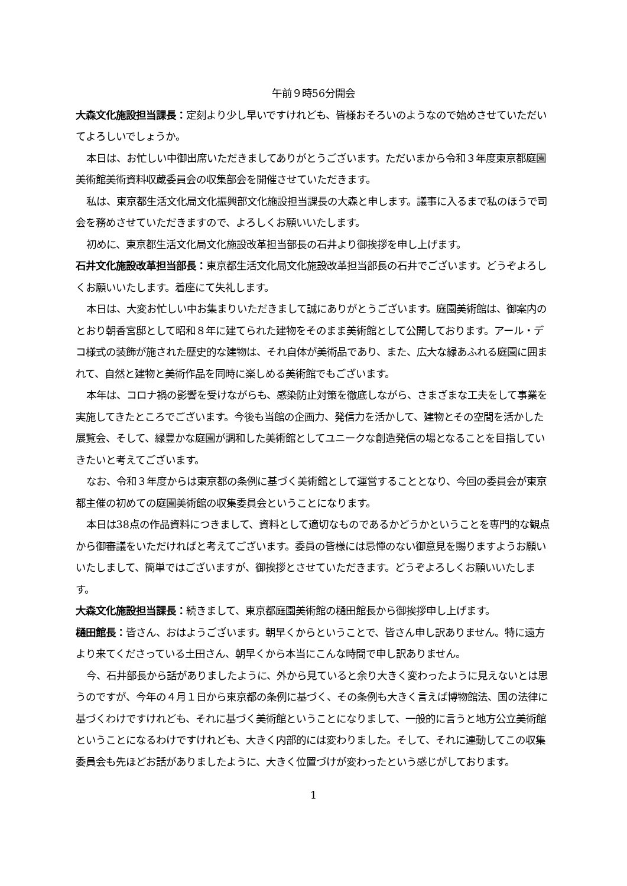午前９時56分開会
大森文化施設担当課長：定刻より少し早いですけれども、皆様おそろいのようなので始めさせていただいてよろしいでしょうか。
本日は、お忙しい中御出席いただきましてありがとうございます。ただいまから令和３年度東京都庭園美術館美術資料収蔵委員会の収集部会を開催させていただきます。
私は、東京都生活文化局文化振興部文化施設担当課長の大森と申します。議事に入るまで私のほうで司会を務めさせていただきますので、よろしくお願いいたします。
初めに、東京都生活文化局文化施設改革担当部長の石井より御挨拶を申し上げます。
石井文化施設改革担当部長：東京都生活文化局文化施設改革担当部長の石井でございます。どうぞよろしくお願いいたします。着座にて失礼します。
本日は、大変お忙しい中お集まりいただきまして誠にありがとうございます。庭園美術館は、御案内のとおり朝香宮邸として昭和８年に建てられた建物をそのまま美術館として公開しております。アール・デコ様式の装飾が施された歴史的な建物は、それ自体が美術品であり、また、広大な緑あふれる庭園に囲まれて、自然と建物と美術作品を同時に楽しめる美術館でもございます。
本年は、コロナ禍の影響を受けながらも、感染防止対策を徹底しながら、さまざまな工夫をして事業を実施してきたところでございます。今後も当館の企画力、発信力を活かして、建物とその空間を活かした展覧会、そして、緑豊かな庭園が調和した美術館としてユニークな創造発信の場となることを目指していきたいと考えてございます。
なお、令和３年度からは東京都の条例に基づく美術館として運営することとなり、今回の委員会が東京都主催の初めての庭園美術館の収集委員会ということになります。
本日は38点の作品資料につきまして、資料として適切なものであるかどうかということを専門的な観点から御審議をいただければと考えてございます。委員の皆様には忌憚のない御意見を賜りますようお願いいたしまして、簡単ではございますが、御挨拶とさせていただきます。どうぞよろしくお願いいたします。
大森文化施設担当課長：続きまして、東京都庭園美術館の樋田館長から御挨拶申し上げます。
樋田館長：皆さん、おはようございます。朝早くからということで、皆さん申し訳ありません。特に遠方より来てくださっている土田さん、朝早くから本当にこんな時間で申し訳ありません。
今、石井部長から話がありましたように、外から見ていると余り大きく変わったように見えないとは思うのですが、今年の４月１日から東京都の条例に基づく、その条例も大きく言えば博物館法、国の法律に基づくわけですけれども、それに基づく美術館ということになりまして、一般的に言うと地方公立美術館ということになるわけですけれども、大きく内部的には変わりました。そして、それに連動してこの収集委員会も先ほどお話がありましたように、大きく位置づけが変わったという感じがしております。
1